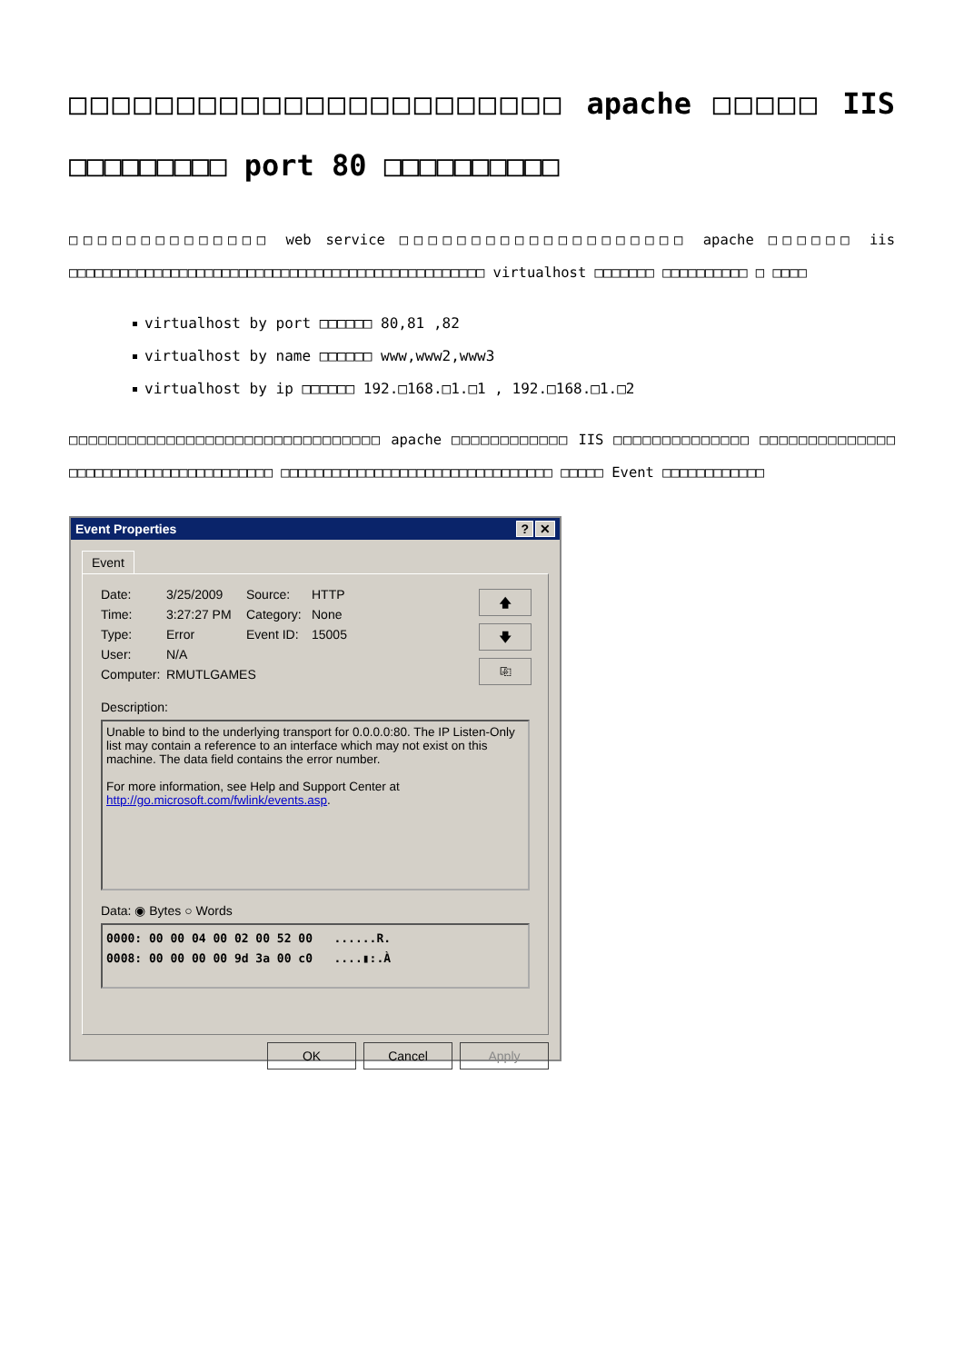□□□□□□□□□□□□□□□□□□□□□□□ apache □□□□□ IIS □□□□□□□□□ port 80 □□□□□□□□□□
□□□□□□□□□□□□□□ web service □□□□□□□□□□□□□□□□□□□□ apache □□□□□□ iis □□□□□□□□□□□□□□□□□□□□□□□□□□□□□□□□□□□□□□□□□□□□□□□□□ virtualhost □□□□□□□ □□□□□□□□□□ □ □□□□
virtualhost by port □□□□□□ 80,81 ,82
virtualhost by name □□□□□□ www,www2,www3
virtualhost by ip □□□□□□ 192.□168.□1.□1 , 192.□168.□1.□2
□□□□□□□□□□□□□□□□□□□□□□□□□□□□□□□□ apache □□□□□□□□□□□□ IIS □□□□□□□□□□□□□□ □□□□□□□□□□□□□□ □□□□□□□□□□□□□□□□□□□□□□□□ □□□□□□□□□□□□□□□□□□□□□□□□□□□□□□□□ □□□□□ Event □□□□□□□□□□□□
Event Properties? ✕
Event
Date: 3/25/2009 Source: HTTP Time: 3:27:27 PM Category: None Type: Error Event ID: 15005 User: N/A Computer: RMUTLGAMES
🡅
🡇
⎘
Description:
Unable to bind to the underlying transport for 0.0.0.0:80. The IP Listen-Only list may contain a reference to an interface which may not exist on this machine. The data field contains the error number.
For more information, see Help and Support Center at http://go.microsoft.com/fwlink/events.asp.
Data: ◉ Bytes ○ Words
0000: 00 00 04 00 02 00 52 00 ......R. 0008: 00 00 00 00 9d 3a 00 c0 ....▮:.À
OK Cancel Apply